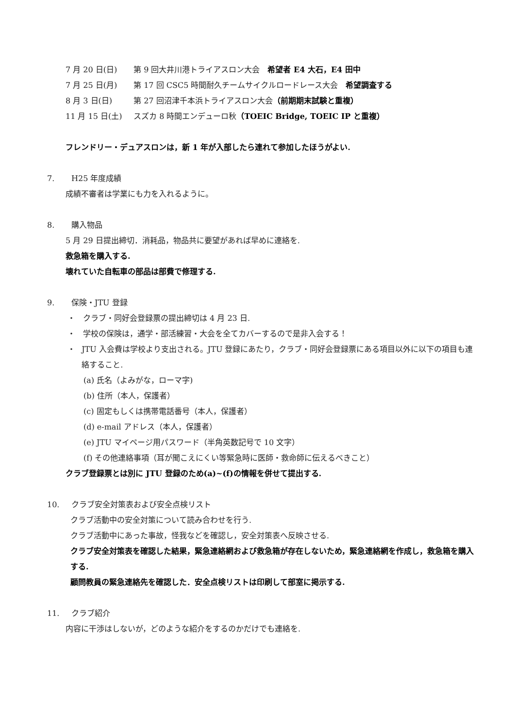7 月 20 日(日) 第 9 回大井川港トライアスロン大会　希望者 E4 大石，E4 田中
7 月 25 日(月) 第 17 回 CSC5 時間耐久チームサイクルロードレース大会　希望調査する
8 月 3 日(日) 第 27 回沼津千本浜トライアスロン大会（前期期末試験と重複）
11 月 15 日(土) スズカ 8 時間エンデューロ秋（TOEIC Bridge, TOEIC IP と重複）
フレンドリー・デュアスロンは，新 1 年が入部したら連れて参加したほうがよい.
7. H25 年度成績
成績不審者は学業にも力を入れるように。
8. 購入物品
5 月 29 日提出締切．消耗品，物品共に要望があれば早めに連絡を.
救急箱を購入する.
壊れていた自転車の部品は部費で修理する.
9. 保険・JTU 登録
・ クラブ・同好会登録票の提出締切は 4 月 23 日.
・ 学校の保険は，通学・部活練習・大会を全てカバーするので是非入会する！
・ JTU 入会費は学校より支出される。JTU 登録にあたり，クラブ・同好会登録票にある項目以外に以下の項目も連絡すること.
(a) 氏名（よみがな，ローマ字)
(b) 住所（本人，保護者）
(c) 固定もしくは携帯電話番号（本人，保護者）
(d) e-mail アドレス（本人，保護者）
(e) JTU マイページ用パスワード（半角英数記号で 10 文字）
(f) その他連絡事項（耳が聞こえにくい等緊急時に医師・救命師に伝えるべきこと）
クラブ登録票とは別に JTU 登録のため(a)~(f)の情報を併せて提出する.
10. クラブ安全対策表および安全点検リスト
クラブ活動中の安全対策について読み合わせを行う.
クラブ活動中にあった事故，怪我などを確認し，安全対策表へ反映させる.
クラブ安全対策表を確認した結果，緊急連絡網および救急箱が存在しないため，緊急連絡網を作成し，救急箱を購入する.
顧問教員の緊急連絡先を確認した．安全点検リストは印刷して部室に掲示する.
11. クラブ紹介
内容に干渉はしないが，どのような紹介をするのかだけでも連絡を.